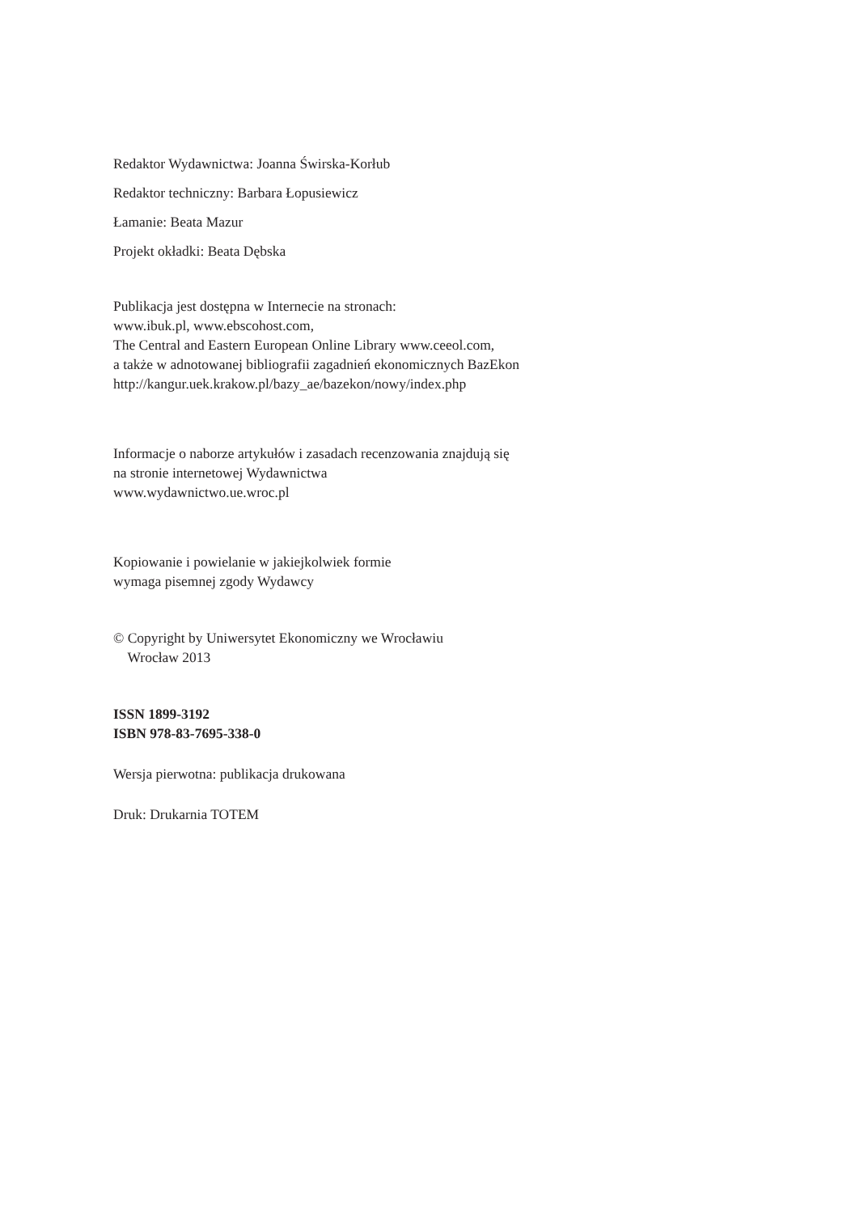Redaktor Wydawnictwa: Joanna Świrska-Korłub
Redaktor techniczny: Barbara Łopusiewicz
Łamanie: Beata Mazur
Projekt okładki: Beata Dębska
Publikacja jest dostępna w Internecie na stronach:
www.ibuk.pl, www.ebscohost.com,
The Central and Eastern European Online Library www.ceeol.com,
a także w adnotowanej bibliografii zagadnień ekonomicznych BazEkon
http://kangur.uek.krakow.pl/bazy_ae/bazekon/nowy/index.php
Informacje o naborze artykułów i zasadach recenzowania znajdują się
na stronie internetowej Wydawnictwa
www.wydawnictwo.ue.wroc.pl
Kopiowanie i powielanie w jakiejkolwiek formie
wymaga pisemnej zgody Wydawcy
© Copyright by Uniwersytet Ekonomiczny we Wrocławiu
Wrocław 2013
ISSN 1899-3192
ISBN 978-83-7695-338-0
Wersja pierwotna: publikacja drukowana
Druk: Drukarnia TOTEM